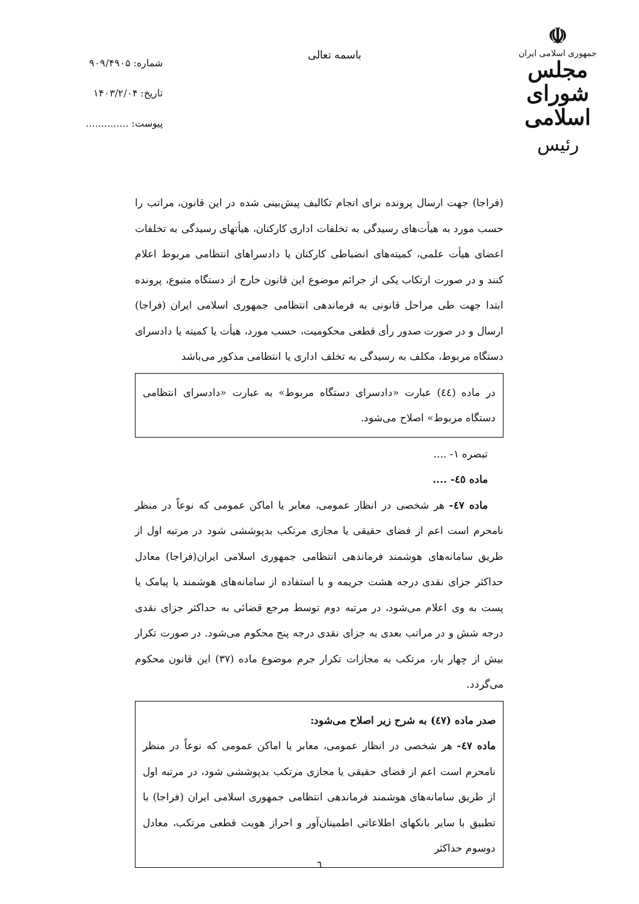☫
جمهوری اسلامی ایران
مجلس شورای اسلامی
رئیس
باسمه تعالی
شماره: ۹۰۹/۴۹۰۵
تاریخ: ۱۴۰۳/۲/۰۴
پیوست: ..............
(فراجا) جهت ارسال پرونده برای انجام تکالیف پیش‌بینی شده در این قانون، مراتب را حسب مورد به هیأت‌های رسیدگی به تخلفات اداری کارکنان، هیأتهای رسیدگی به تخلفات اعضای هیأت علمی، کمیته‌های انضباطی کارکنان یا دادسراهای انتظامی مربوط اعلام کنند و در صورت ارتکاب یکی از جرائم موضوع این قانون خارج از دستگاه متبوع، پرونده ابتدا جهت طی مراحل قانونی به فرماندهی انتظامی جمهوری اسلامی ایران (فراجا) ارسال و در صورت صدور رأی قطعی محکومیت، حسب مورد، هیأت یا کمیته یا دادسرای دستگاه مربوط، مکلف به رسیدگی به تخلف اداری یا انتظامی مذکور می‌باشد
در ماده (٤٤) عبارت «دادسرای دستگاه مربوط» به عبارت «دادسرای انتظامی دستگاه مربوط» اصلاح می‌شود.
تبصره ۱- ....
ماده ٤٥- ....
ماده ٤٧- هر شخصی در انظار عمومی، معابر یا اماکن عمومی که نوعاً در منظر نامحرم است اعم از فضای حقیقی یا مجازی مرتکب بدپوششی شود در مرتبه اول از طریق سامانه‌های هوشمند فرماندهی انتظامی جمهوری اسلامی ایران(فراجا) معادل حداکثر جزای نقدی درجه هشت جریمه و با استفاده از سامانه‌های هوشمند یا پیامک یا پست به وی اعلام می‌شود، در مرتبه دوم توسط مرجع قضائی به حداکثر جزای نقدی درجه شش و در مراتب بعدی به جزای نقدی درجه پنج محکوم می‌شود. در صورت تکرار بیش از چهار بار، مرتکب به مجازات تکرار جرم موضوع ماده (۳۷) این قانون محکوم می‌گردد.
صدر ماده (٤٧) به شرح زیر اصلاح می‌شود:
ماده ٤٧- هر شخصی در انظار عمومی، معابر یا اماکن عمومی که نوعاً در منظر نامحرم است اعم از فضای حقیقی یا مجازی مرتکب بدپوششی شود، در مرتبه اول از طریق سامانه‌های هوشمند فرماندهی انتظامی جمهوری اسلامی ایران (فراجا) با تطبیق با سایر بانکهای اطلاعاتی اطمینان‌آور و احراز هویت قطعی مرتکب، معادل دوسوم حداکثر
٦